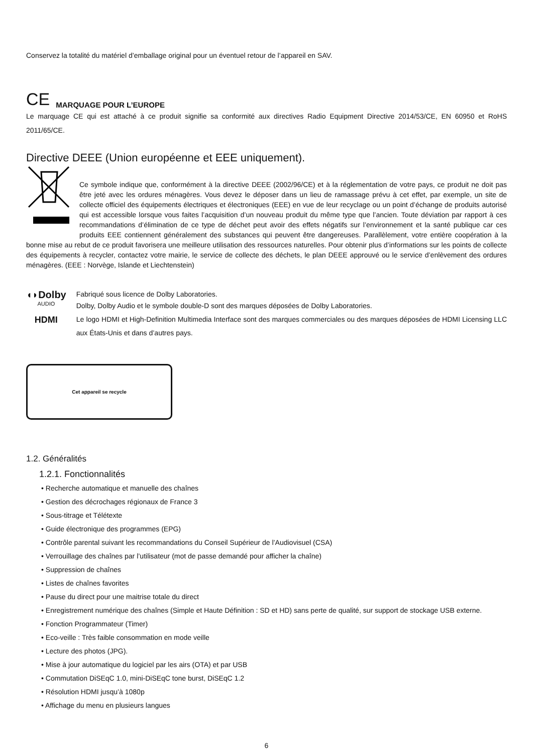Conservez la totalité du matériel d’emballage original pour un éventuel retour de l’appareil en SAV.
CE MARQUAGE POUR L’EUROPE
Le marquage CE qui est attaché à ce produit signifie sa conformité aux directives Radio Equipment Directive 2014/53/CE, EN 60950 et RoHS 2011/65/CE.
Directive DEEE (Union européenne et EEE uniquement).
Ce symbole indique que, conformément à la directive DEEE (2002/96/CE) et à la réglementation de votre pays, ce produit ne doit pas être jeté avec les ordures ménagères. Vous devez le déposer dans un lieu de ramassage prévu à cet effet, par exemple, un site de collecte officiel des équipements électriques et électroniques (EEE) en vue de leur recyclage ou un point d’échange de produits autorisé qui est accessible lorsque vous faites l’acquisition d’un nouveau produit du même type que l’ancien. Toute déviation par rapport à ces recommandations d’élimination de ce type de déchet peut avoir des effets négatifs sur l’environnement et la santé publique car ces produits EEE contiennent généralement des substances qui peuvent être dangereuses. Parallèlement, votre entière coopération à la bonne mise au rebut de ce produit favorisera une meilleure utilisation des ressources naturelles. Pour obtenir plus d’informations sur les points de collecte des équipements à recycler, contactez votre mairie, le service de collecte des déchets, le plan DEEE approuvé ou le service d’enlèvement des ordures ménagères. (EEE : Norvège, Islande et Liechtenstein)
◖◗Dolby
AUDIO
HDMI
Fabriqué sous licence de Dolby Laboratories.
Dolby, Dolby Audio et le symbole double-D sont des marques déposées de Dolby Laboratories.
Le logo HDMI et High-Definition Multimedia Interface sont des marques commerciales ou des marques déposées de HDMI Licensing LLC aux États-Unis et dans d’autres pays.
Cet appareil se recycle
1.2. Généralités
1.2.1. Fonctionnalités
• Recherche automatique et manuelle des chaînes
• Gestion des décrochages régionaux de France 3
• Sous-titrage et Télétexte
• Guide électronique des programmes (EPG)
• Contrôle parental suivant les recommandations du Conseil Supérieur de l’Audiovisuel (CSA)
• Verrouillage des chaînes par l’utilisateur (mot de passe demandé pour afficher la chaîne)
• Suppression de chaînes
• Listes de chaînes favorites
• Pause du direct pour une maitrise totale du direct
• Enregistrement numérique des chaînes (Simple et Haute Définition : SD et HD) sans perte de qualité, sur support de stockage USB externe.
• Fonction Programmateur (Timer)
• Eco-veille : Très faible consommation en mode veille
• Lecture des photos (JPG).
• Mise à jour automatique du logiciel par les airs (OTA) et par USB
• Commutation DiSEqC 1.0, mini-DiSEqC tone burst, DiSEqC 1.2
• Résolution HDMI jusqu’à 1080p
• Affichage du menu en plusieurs langues
6